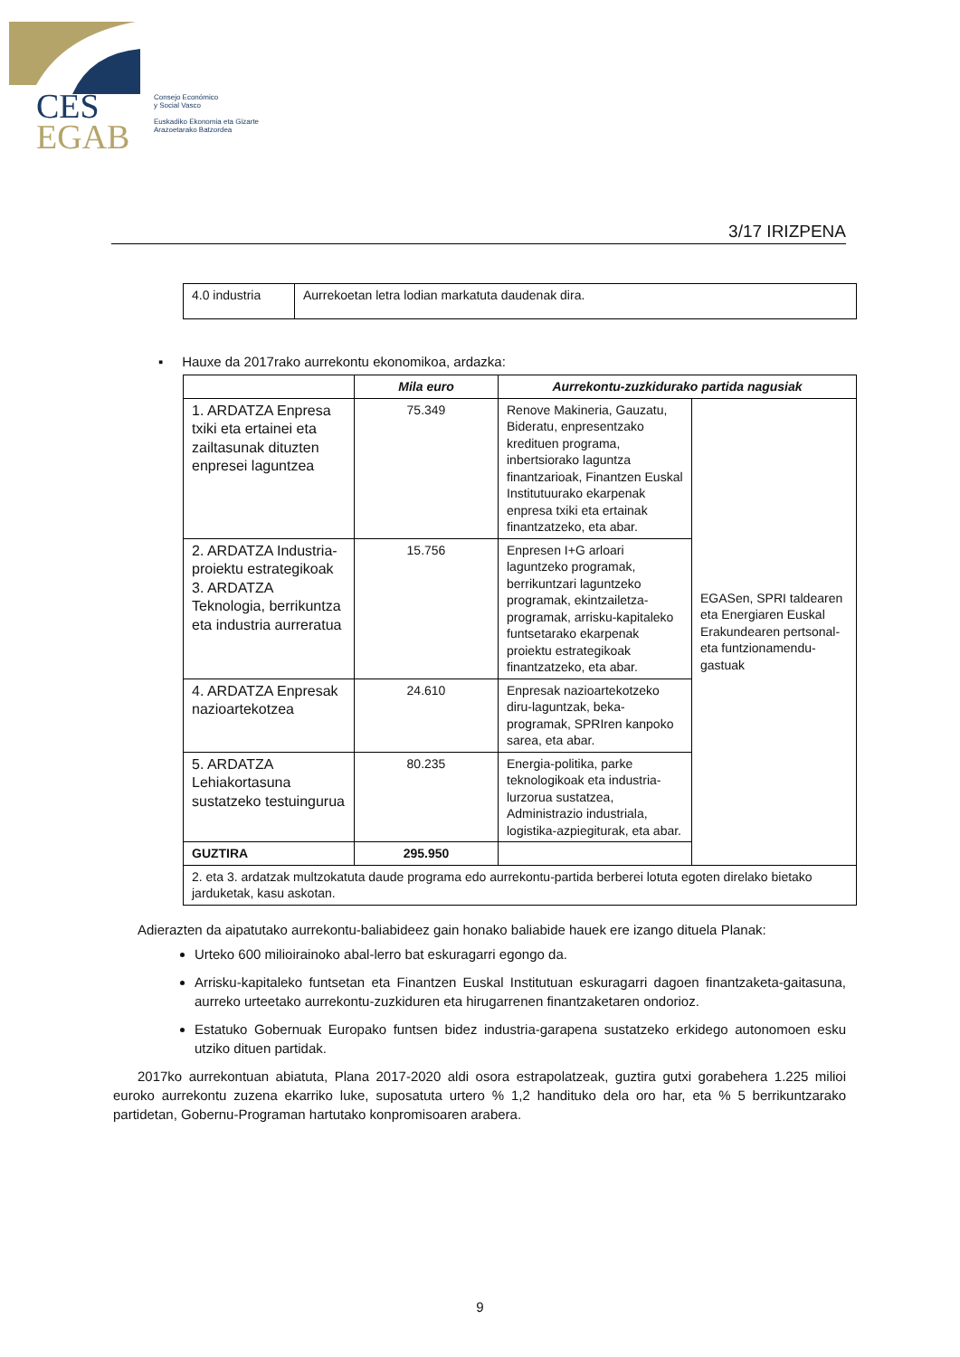CES
EGAB
Consejo Económico
y Social Vasco
Euskadiko Ekonomia eta Gizarte
Arazoetarako Batzordea
3/17 IRIZPENA
| 4.0 industria | Aurrekoetan letra lodian markatuta daudenak dira. |
▪ Hauxe da 2017rako aurrekontu ekonomikoa, ardazka:
| | Mila euro | Aurrekontu-zuzkidurako partida nagusiak | |
| --- | --- | --- | --- |
| 1. ARDATZA Enpresa txiki eta ertainei eta zailtasunak dituzten enpresei laguntzea | 75.349 | Renove Makineria, Gauzatu, Bideratu, enpresentzako kredituen programa, inbertsiorako laguntza finantzarioak, Finantzen Euskal Institutuurako ekarpenak enpresa txiki eta ertainak finantzatzeko, eta abar. | EGASen, SPRI taldearen eta Energiaren Euskal Erakundearen pertsonal- eta funtzionamendu-gastuak |
| 2. ARDATZA Industria-proiektu estrategikoak 3. ARDATZA Teknologia, berrikuntza eta industria aurreratua | 15.756 | Enpresen I+G arloari laguntzeko programak, berrikuntzari laguntzeko programak, ekintzailetza-programak, arrisku-kapitaleko funtsetarako ekarpenak proiektu estrategikoak finantzatzeko, eta abar. | |
| 4. ARDATZA Enpresak nazioartekotzea | 24.610 | Enpresak nazioartekotzeko diru-laguntzak, beka-programak, SPRIren kanpoko sarea, eta abar. | |
| 5. ARDATZA Lehiakortasuna sustatzeko testuingurua | 80.235 | Energia-politika, parke teknologikoak eta industria-lurzorua sustatzea, Administrazio industriala, logistika-azpiegiturak, eta abar. | |
| GUZTIRA | 295.950 | | |
| 2. eta 3. ardatzak multzokatuta daude programa edo aurrekontu-partida berberei lotuta egoten direlako bietako jarduketak, kasu askotan. | | | |
Adierazten da aipatutako aurrekontu-baliabideez gain honako baliabide hauek ere izango dituela Planak:
Urteko 600 milioirainoko abal-lerro bat eskuragarri egongo da.
Arrisku-kapitaleko funtsetan eta Finantzen Euskal Institutuan eskuragarri dagoen finantzaketa-gaitasuna, aurreko urteetako aurrekontu-zuzkiduren eta hirugarrenen finantzaketaren ondorioz.
Estatuko Gobernuak Europako funtsen bidez industria-garapena sustatzeko erkidego autonomoen esku utziko dituen partidak.
2017ko aurrekontuan abiatuta, Plana 2017-2020 aldi osora estrapolatzeak, guztira gutxi gorabehera 1.225 milioi euroko aurrekontu zuzena ekarriko luke, suposatuta urtero % 1,2 handituko dela oro har, eta % 5 berrikuntzarako partidetan, Gobernu-Programan hartutako konpromisoaren arabera.
9